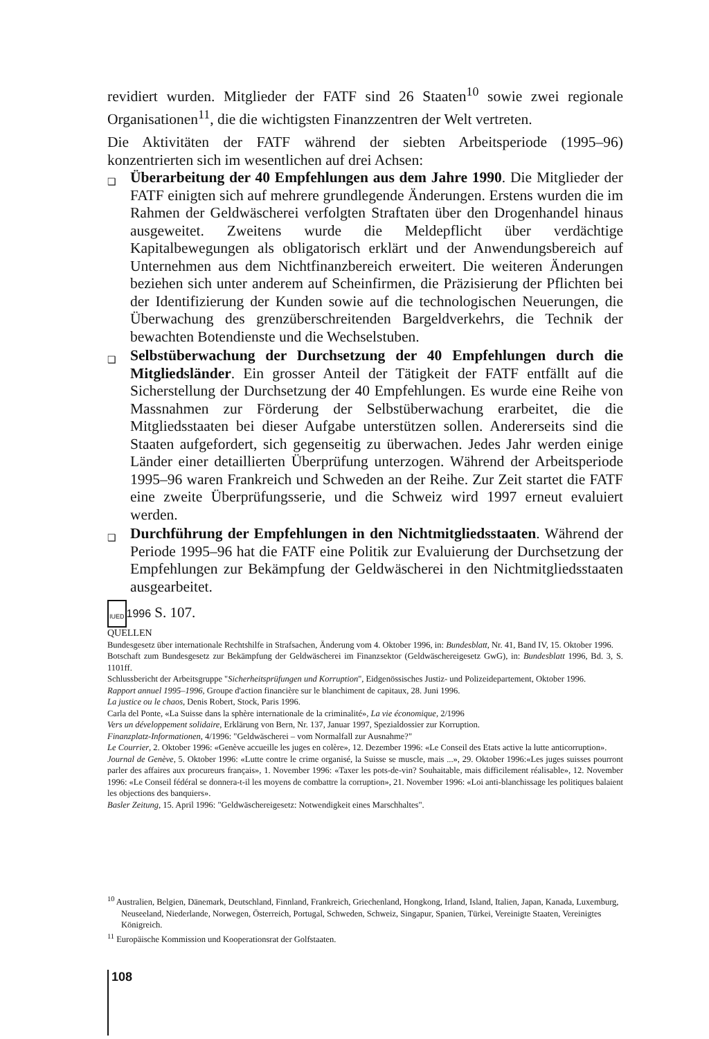revidiert wurden. Mitglieder der FATF sind 26 Staaten<sup>10</sup> sowie zwei regionale Organisationen<sup>11</sup>, die die wichtigsten Finanzzentren der Welt vertreten.
Die Aktivitäten der FATF während der siebten Arbeitsperiode (1995–96) konzentrierten sich im wesentlichen auf drei Achsen:
❑ Überarbeitung der 40 Empfehlungen aus dem Jahre 1990. Die Mitglieder der FATF einigten sich auf mehrere grundlegende Änderungen. Erstens wurden die im Rahmen der Geldwäscherei verfolgten Straftaten über den Drogenhandel hinaus ausgeweitet. Zweitens wurde die Meldepflicht über verdächtige Kapitalbewegungen als obligatorisch erklärt und der Anwendungsbereich auf Unternehmen aus dem Nichtfinanzbereich erweitert. Die weiteren Änderungen beziehen sich unter anderem auf Scheinfirmen, die Präzisierung der Pflichten bei der Identifizierung der Kunden sowie auf die technologischen Neuerungen, die Überwachung des grenzüberschreitenden Bargeldverkehrs, die Technik der bewachten Botendienste und die Wechselstuben.
❑ Selbstüberwachung der Durchsetzung der 40 Empfehlungen durch die Mitgliedsländer. Ein grosser Anteil der Tätigkeit der FATF entfällt auf die Sicherstellung der Durchsetzung der 40 Empfehlungen. Es wurde eine Reihe von Massnahmen zur Förderung der Selbstüberwachung erarbeitet, die die Mitgliedsstaaten bei dieser Aufgabe unterstützen sollen. Andererseits sind die Staaten aufgefordert, sich gegenseitig zu überwachen. Jedes Jahr werden einige Länder einer detaillierten Überprüfung unterzogen. Während der Arbeitsperiode 1995–96 waren Frankreich und Schweden an der Reihe. Zur Zeit startet die FATF eine zweite Überprüfungsserie, und die Schweiz wird 1997 erneut evaluiert werden.
❑ Durchführung der Empfehlungen in den Nichtmitgliedsstaaten. Während der Periode 1995–96 hat die FATF eine Politik zur Evaluierung der Durchsetzung der Empfehlungen zur Bekämpfung der Geldwäscherei in den Nichtmitgliedsstaaten ausgearbeitet.
IUED 1996 S. 107.
QUELLEN
Bundesgesetz über internationale Rechtshilfe in Strafsachen, Änderung vom 4. Oktober 1996, in: Bundesblatt, Nr. 41, Band IV, 15. Oktober 1996.
Botschaft zum Bundesgesetz zur Bekämpfung der Geldwäscherei im Finanzsektor (Geldwäschereigesetz GwG), in: Bundesblatt 1996, Bd. 3, S. 1101ff.
Schlussbericht der Arbeitsgruppe "Sicherheitsprüfungen und Korruption", Eidgenössisches Justiz- und Polizeidepartement, Oktober 1996.
Rapport annuel 1995–1996, Groupe d'action financière sur le blanchiment de capitaux, 28. Juni 1996.
La justice ou le chaos, Denis Robert, Stock, Paris 1996.
Carla del Ponte, «La Suisse dans la sphère internationale de la criminalité», La vie économique, 2/1996
Vers un développement solidaire, Erklärung von Bern, Nr. 137, Januar 1997, Spezialdossier zur Korruption.
Finanzplatz-Informationen, 4/1996: "Geldwäscherei – vom Normalfall zur Ausnahme?"
Le Courrier, 2. Oktober 1996: «Genève accueille les juges en colère», 12. Dezember 1996: «Le Conseil des Etats active la lutte anticorruption».
Journal de Genève, 5. Oktober 1996: «Lutte contre le crime organisé, la Suisse se muscle, mais ...», 29. Oktober 1996:«Les juges suisses pourront parler des affaires aux procureurs français», 1. November 1996: «Taxer les pots-de-vin? Souhaitable, mais difficilement réalisable», 12. November 1996: «Le Conseil fédéral se donnera-t-il les moyens de combattre la corruption», 21. November 1996: «Loi anti-blanchissage les politiques balaient les objections des banquiers».
Basler Zeitung, 15. April 1996: "Geldwäschereigesetz: Notwendigkeit eines Marschhaltes".
<sup>10</sup> Australien, Belgien, Dänemark, Deutschland, Finnland, Frankreich, Griechenland, Hongkong, Irland, Island, Italien, Japan, Kanada, Luxemburg, Neuseeland, Niederlande, Norwegen, Österreich, Portugal, Schweden, Schweiz, Singapur, Spanien, Türkei, Vereinigte Staaten, Vereinigtes Königreich.
<sup>11</sup> Europäische Kommission und Kooperationsrat der Golfstaaten.
108